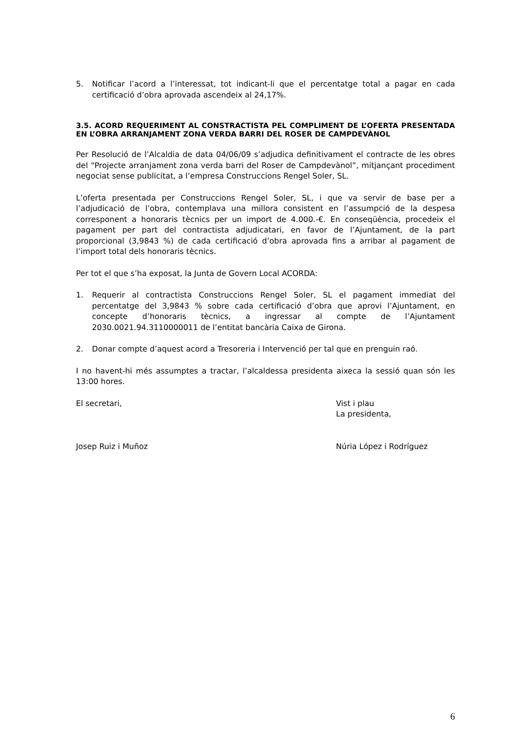5. Notificar l’acord a l’interessat, tot indicant-li que el percentatge total a pagar en cada certificació d’obra aprovada ascendeix al 24,17%.
3.5. ACORD REQUERIMENT AL CONSTRACTISTA PEL COMPLIMENT DE L’OFERTA PRESENTADA EN L’OBRA ARRANJAMENT ZONA VERDA BARRI DEL ROSER DE CAMPDEVÀNOL
Per Resolució de l’Alcaldia de data 04/06/09 s’adjudica definitivament el contracte de les obres del “Projecte arranjament zona verda barri del Roser de Campdevànol”, mitjançant procediment negociat sense publicitat, a l’empresa Construccions Rengel Soler, SL.
L’oferta presentada per Construccions Rengel Soler, SL, i que va servir de base per a l’adjudicació de l’obra, contemplava una millora consistent en l’assumpció de la despesa corresponent a honoraris tècnics per un import de 4.000.-€. En conseqüència, procedeix el pagament per part del contractista adjudicatari, en favor de l’Ajuntament, de la part proporcional (3,9843 %) de cada certificació d’obra aprovada fins a arribar al pagament de l’import total dels honoraris tècnics.
Per tot el que s’ha exposat, la Junta de Govern Local ACORDA:
1. Requerir al contractista Construccions Rengel Soler, SL el pagament immediat del percentatge del 3,9843 % sobre cada certificació d’obra que aprovi l’Ajuntament, en concepte d’honoraris tècnics, a ingressar al compte de l’Ajuntament 2030.0021.94.3110000011 de l’entitat bancària Caixa de Girona.
2. Donar compte d’aquest acord a Tresoreria i Intervenció per tal que en prenguin raó.
I no havent-hi més assumptes a tractar, l’alcaldessa presidenta aixeca la sessió quan són les 13:00 hores.
El secretari, Vist i plau
La presidenta,
Josep Ruiz i Muñoz Núria López i Rodríguez
6